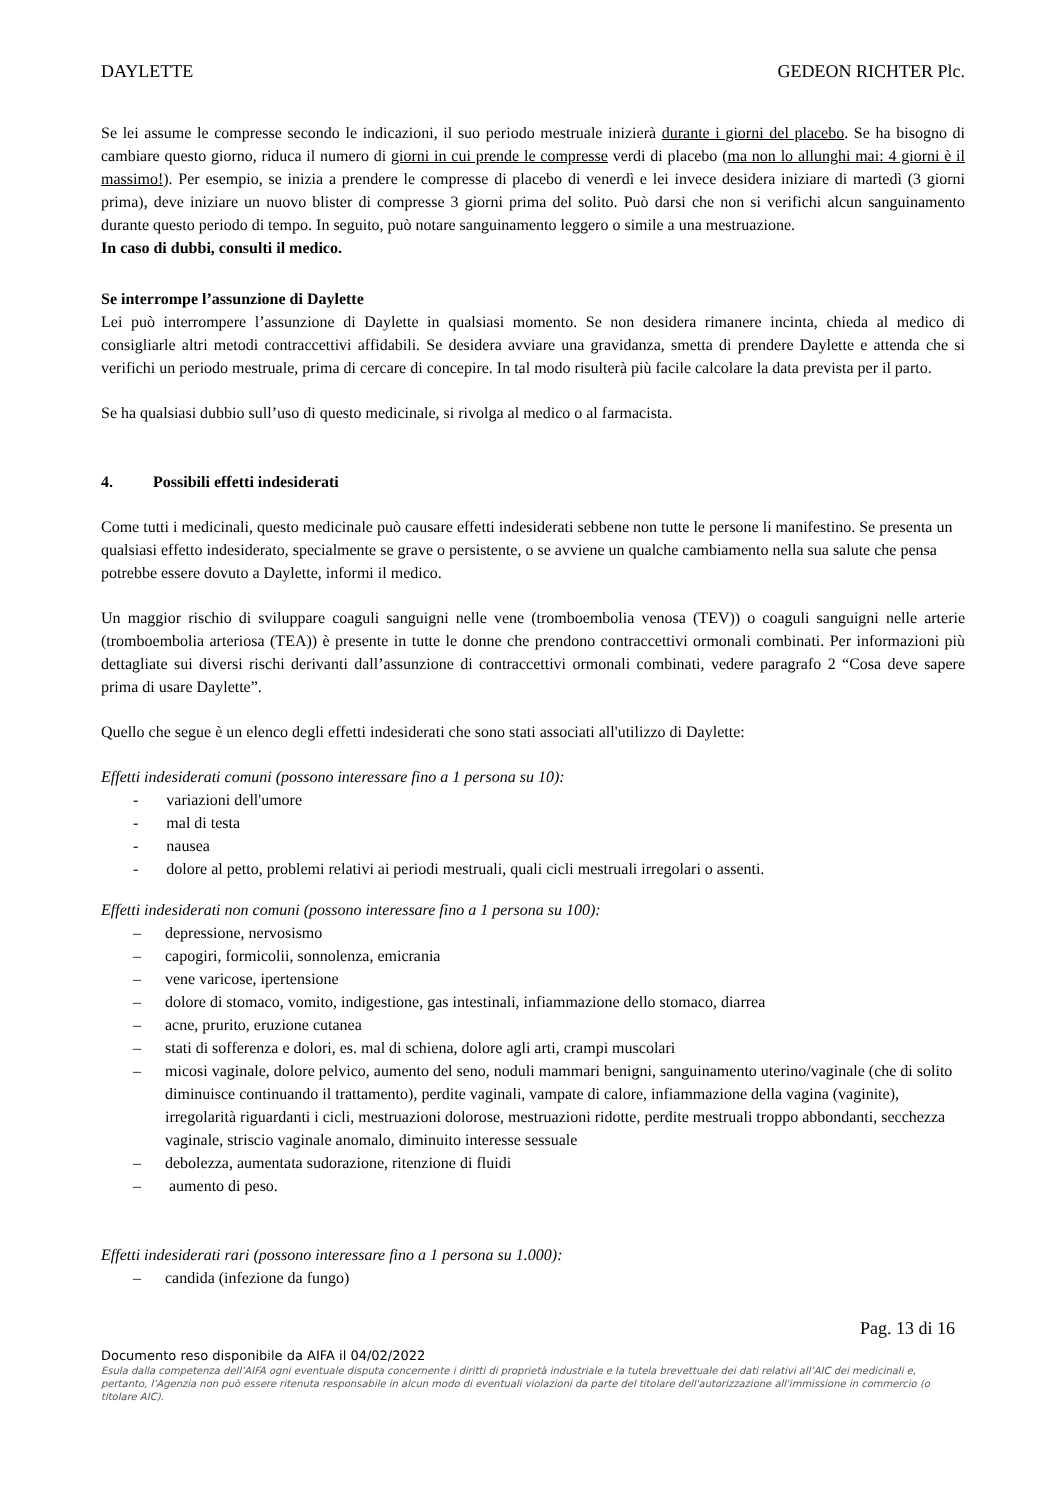DAYLETTE GEDEON RICHTER Plc.
Se lei assume le compresse secondo le indicazioni, il suo periodo mestruale inizierà durante i giorni del placebo. Se ha bisogno di cambiare questo giorno, riduca il numero di giorni in cui prende le compresse verdi di placebo (ma non lo allunghi mai: 4 giorni è il massimo!). Per esempio, se inizia a prendere le compresse di placebo di venerdì e lei invece desidera iniziare di martedì (3 giorni prima), deve iniziare un nuovo blister di compresse 3 giorni prima del solito. Può darsi che non si verifichi alcun sanguinamento durante questo periodo di tempo. In seguito, può notare sanguinamento leggero o simile a una mestruazione.
In caso di dubbi, consulti il medico.
Se interrompe l’assunzione di Daylette
Lei può interrompere l’assunzione di Daylette in qualsiasi momento. Se non desidera rimanere incinta, chieda al medico di consigliarle altri metodi contraccettivi affidabili. Se desidera avviare una gravidanza, smetta di prendere Daylette e attenda che si verifichi un periodo mestruale, prima di cercare di concepire. In tal modo risulterà più facile calcolare la data prevista per il parto.
Se ha qualsiasi dubbio sull’uso di questo medicinale, si rivolga al medico o al farmacista.
4. Possibili effetti indesiderati
Come tutti i medicinali, questo medicinale può causare effetti indesiderati sebbene non tutte le persone li manifestino. Se presenta un qualsiasi effetto indesiderato, specialmente se grave o persistente, o se avviene un qualche cambiamento nella sua salute che pensa potrebbe essere dovuto a Daylette, informi il medico.
Un maggior rischio di sviluppare coaguli sanguigni nelle vene (tromboembolia venosa (TEV)) o coaguli sanguigni nelle arterie (tromboembolia arteriosa (TEA)) è presente in tutte le donne che prendono contraccettivi ormonali combinati. Per informazioni più dettagliate sui diversi rischi derivanti dall’assunzione di contraccettivi ormonali combinati, vedere paragrafo 2 “Cosa deve sapere prima di usare Daylette”.
Quello che segue è un elenco degli effetti indesiderati che sono stati associati all'utilizzo di Daylette:
Effetti indesiderati comuni (possono interessare fino a 1 persona su 10):
- variazioni dell'umore
- mal di testa
- nausea
- dolore al petto, problemi relativi ai periodi mestruali, quali cicli mestruali irregolari o assenti.
Effetti indesiderati non comuni (possono interessare fino a 1 persona su 100):
– depressione, nervosismo
– capogiri, formicolii, sonnolenza, emicrania
– vene varicose, ipertensione
– dolore di stomaco, vomito, indigestione, gas intestinali, infiammazione dello stomaco, diarrea
– acne, prurito, eruzione cutanea
– stati di sofferenza e dolori, es. mal di schiena, dolore agli arti, crampi muscolari
– micosi vaginale, dolore pelvico, aumento del seno, noduli mammari benigni, sanguinamento uterino/vaginale (che di solito diminuisce continuando il trattamento), perdite vaginali, vampate di calore, infiammazione della vagina (vaginite), irregolarità riguardanti i cicli, mestruazioni dolorose, mestruazioni ridotte, perdite mestruali troppo abbondanti, secchezza vaginale, striscio vaginale anomalo, diminuito interesse sessuale
– debolezza, aumentata sudorazione, ritenzione di fluidi
– aumento di peso.
Effetti indesiderati rari (possono interessare fino a 1 persona su 1.000):
– candida (infezione da fungo)
Pag. 13 di 16
Documento reso disponibile da AIFA il 04/02/2022
Esula dalla competenza dell’AIFA ogni eventuale disputa concernente i diritti di proprietà industriale e la tutela brevettuale dei dati relativi all’AIC dei medicinali e, pertanto, l’Agenzia non può essere ritenuta responsabile in alcun modo di eventuali violazioni da parte del titolare dell'autorizzazione all'immissione in commercio (o titolare AIC).